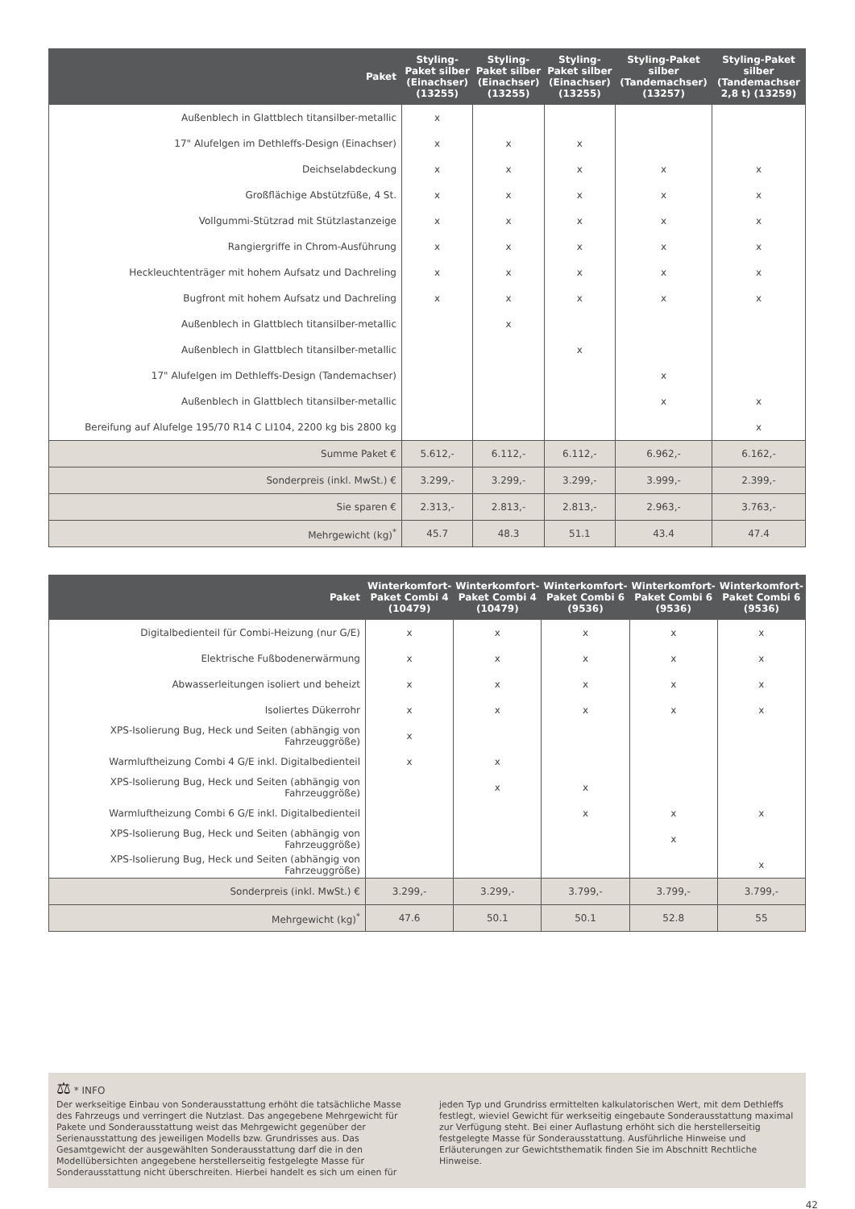| Paket | Styling-Paket silber (Einachser) (13255) | Styling-Paket silber (Einachser) (13255) | Styling-Paket silber (Einachser) (13255) | Styling-Paket silber (Tandemachser) (13257) | Styling-Paket silber (Tandemachser 2,8 t) (13259) |
| --- | --- | --- | --- | --- | --- |
| Außenblech in Glattblech titansilber-metallic | x | | | | |
| 17" Alufelgen im Dethleffs-Design (Einachser) | x | x | x | | |
| Deichselabdeckung | x | x | x | x | x |
| Großflächige Abstützfüße, 4 St. | x | x | x | x | x |
| Vollgummi-Stützrad mit Stützlastanzeige | x | x | x | x | x |
| Rangiergriffe in Chrom-Ausführung | x | x | x | x | x |
| Heckleuchtenträger mit hohem Aufsatz und Dachreling | x | x | x | x | x |
| Bugfront mit hohem Aufsatz und Dachreling | x | x | x | x | x |
| Außenblech in Glattblech titansilber-metallic | | x | | | |
| Außenblech in Glattblech titansilber-metallic | | | x | | |
| 17" Alufelgen im Dethleffs-Design (Tandemachser) | | | | x | |
| Außenblech in Glattblech titansilber-metallic | | | | x | x |
| Bereifung auf Alufelge 195/70 R14 C LI104, 2200 kg bis 2800 kg | | | | | x |
| Summe Paket € | 5.612,- | 6.112,- | 6.112,- | 6.962,- | 6.162,- |
| Sonderpreis (inkl. MwSt.) € | 3.299,- | 3.299,- | 3.299,- | 3.999,- | 2.399,- |
| Sie sparen € | 2.313,- | 2.813,- | 2.813,- | 2.963,- | 3.763,- |
| Mehrgewicht (kg)<sup>*</sup> | 45.7 | 48.3 | 51.1 | 43.4 | 47.4 |
| Paket | Winterkomfort-Paket Combi 4 (10479) | Winterkomfort-Paket Combi 4 (10479) | Winterkomfort-Paket Combi 6 (9536) | Winterkomfort-Paket Combi 6 (9536) | Winterkomfort-Paket Combi 6 (9536) |
| --- | --- | --- | --- | --- | --- |
| Digitalbedienteil für Combi-Heizung (nur G/E) | x | x | x | x | x |
| Elektrische Fußbodenerwärmung | x | x | x | x | x |
| Abwasserleitungen isoliert und beheizt | x | x | x | x | x |
| Isoliertes Dükerrohr | x | x | x | x | x |
| XPS-Isolierung Bug, Heck und Seiten (abhängig von Fahrzeuggröße) | x | | | | |
| Warmluftheizung Combi 4 G/E inkl. Digitalbedienteil | x | x | | | |
| XPS-Isolierung Bug, Heck und Seiten (abhängig von Fahrzeuggröße) | | x | x | | |
| Warmluftheizung Combi 6 G/E inkl. Digitalbedienteil | | | x | x | x |
| XPS-Isolierung Bug, Heck und Seiten (abhängig von Fahrzeuggröße) | | | | x | |
| XPS-Isolierung Bug, Heck und Seiten (abhängig von Fahrzeuggröße) | | | | | x |
| Sonderpreis (inkl. MwSt.) € | 3.299,- | 3.299,- | 3.799,- | 3.799,- | 3.799,- |
| Mehrgewicht (kg)<sup>*</sup> | 47.6 | 50.1 | 50.1 | 52.8 | 55 |
⚖ * INFO
Der werkseitige Einbau von Sonderausstattung erhöht die tatsächliche Masse des Fahrzeugs und verringert die Nutzlast. Das angegebene Mehrgewicht für Pakete und Sonderausstattung weist das Mehrgewicht gegenüber der Serienausstattung des jeweiligen Modells bzw. Grundrisses aus. Das Gesamtgewicht der ausgewählten Sonderausstattung darf die in den Modellübersichten angegebene herstellerseitig festgelegte Masse für Sonderausstattung nicht überschreiten. Hierbei handelt es sich um einen für jeden Typ und Grundriss ermittelten kalkulatorischen Wert, mit dem Dethleffs festlegt, wieviel Gewicht für werkseitig eingebaute Sonderausstattung maximal zur Verfügung steht. Bei einer Auflastung erhöht sich die herstellerseitig festgelegte Masse für Sonderausstattung. Ausführliche Hinweise und Erläuterungen zur Gewichtsthematik finden Sie im Abschnitt Rechtliche Hinweise.
42